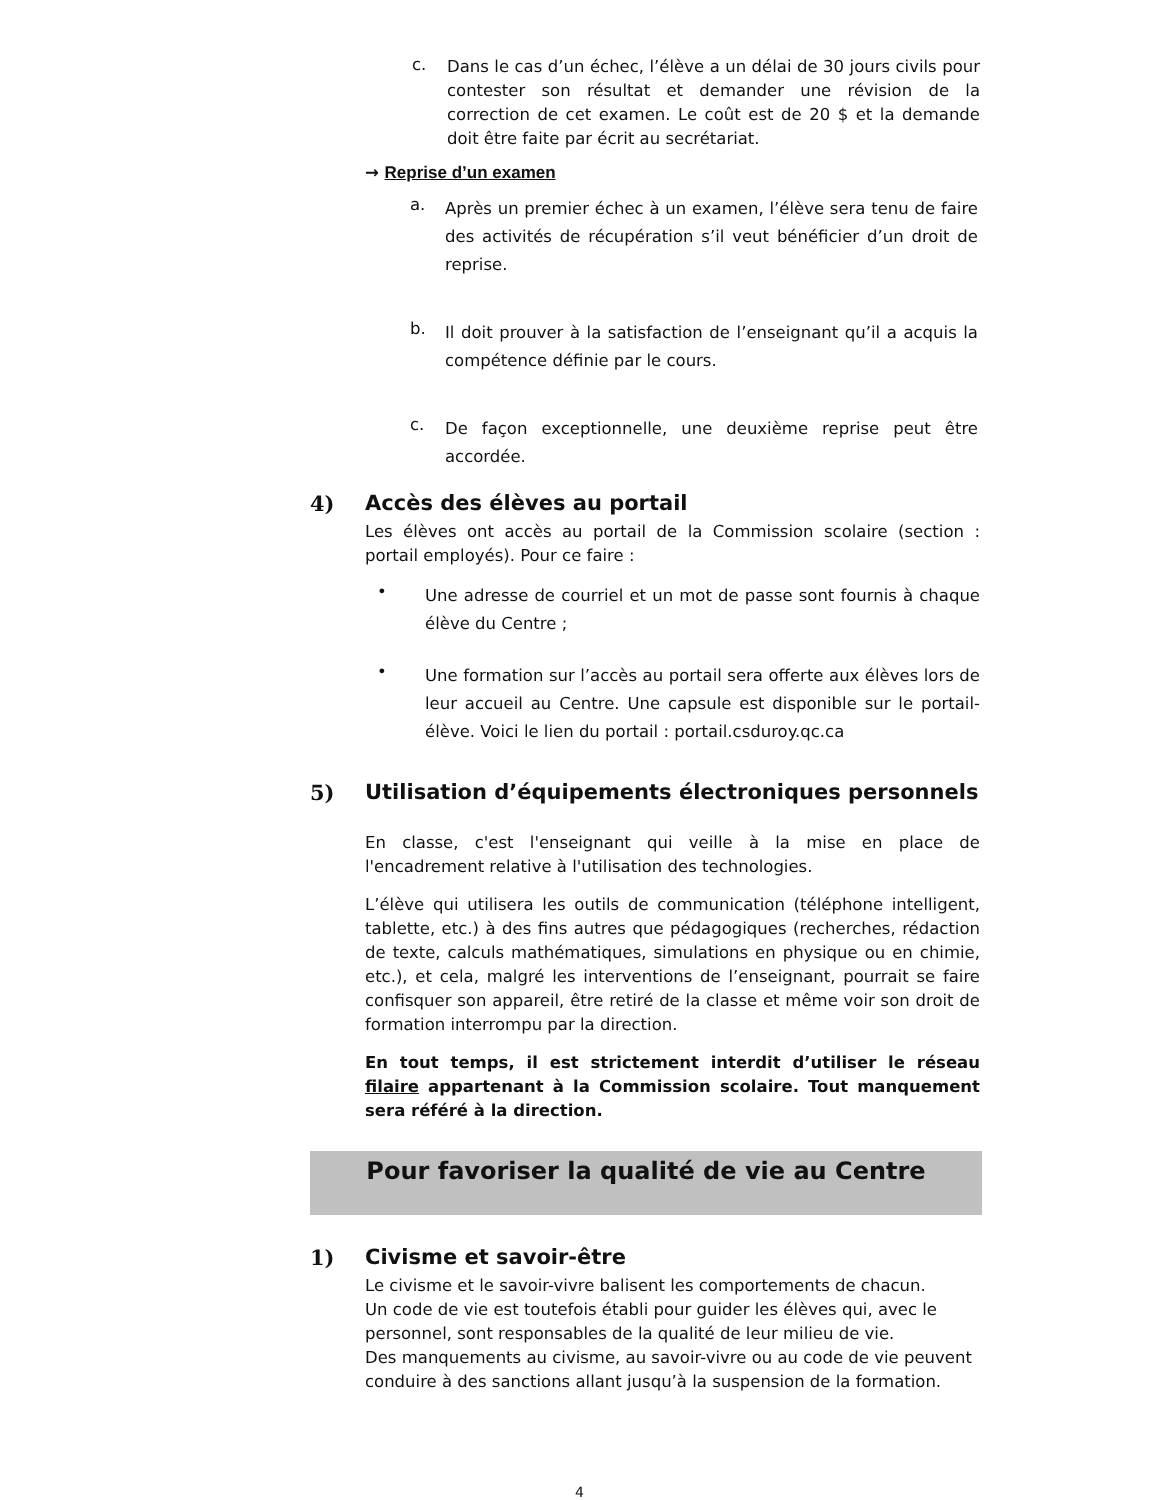c.
Dans le cas d’un échec, l’élève a un délai de 30 jours civils pour contester son résultat et demander une révision de la correction de cet examen. Le coût est de 20 $ et la demande doit être faite par écrit au secrétariat.
→ Reprise d’un examen
a.
Après un premier échec à un examen, l’élève sera tenu de faire des activités de récupération s’il veut bénéficier d’un droit de reprise.
b.
Il doit prouver à la satisfaction de l’enseignant qu’il a acquis la compétence définie par le cours.
c.
De façon exceptionnelle, une deuxième reprise peut être accordée.
4) Accès des élèves au portail
Les élèves ont accès au portail de la Commission scolaire (section : portail employés). Pour ce faire :
•
Une adresse de courriel et un mot de passe sont fournis à chaque élève du Centre ;
•
Une formation sur l’accès au portail sera offerte aux élèves lors de leur accueil au Centre. Une capsule est disponible sur le portail-élève. Voici le lien du portail : portail.csduroy.qc.ca
5) Utilisation d’équipements électroniques personnels
En classe, c'est l'enseignant qui veille à la mise en place de l'encadrement relative à l'utilisation des technologies.
L’élève qui utilisera les outils de communication (téléphone intelligent, tablette, etc.) à des fins autres que pédagogiques (recherches, rédaction de texte, calculs mathématiques, simulations en physique ou en chimie, etc.), et cela, malgré les interventions de l’enseignant, pourrait se faire confisquer son appareil, être retiré de la classe et même voir son droit de formation interrompu par la direction.
En tout temps, il est strictement interdit d’utiliser le réseau filaire appartenant à la Commission scolaire. Tout manquement sera référé à la direction.
Pour favoriser la qualité de vie au Centre
1) Civisme et savoir-être
Le civisme et le savoir-vivre balisent les comportements de chacun.
Un code de vie est toutefois établi pour guider les élèves qui, avec le personnel, sont responsables de la qualité de leur milieu de vie.
Des manquements au civisme, au savoir-vivre ou au code de vie peuvent conduire à des sanctions allant jusqu’à la suspension de la formation.
4